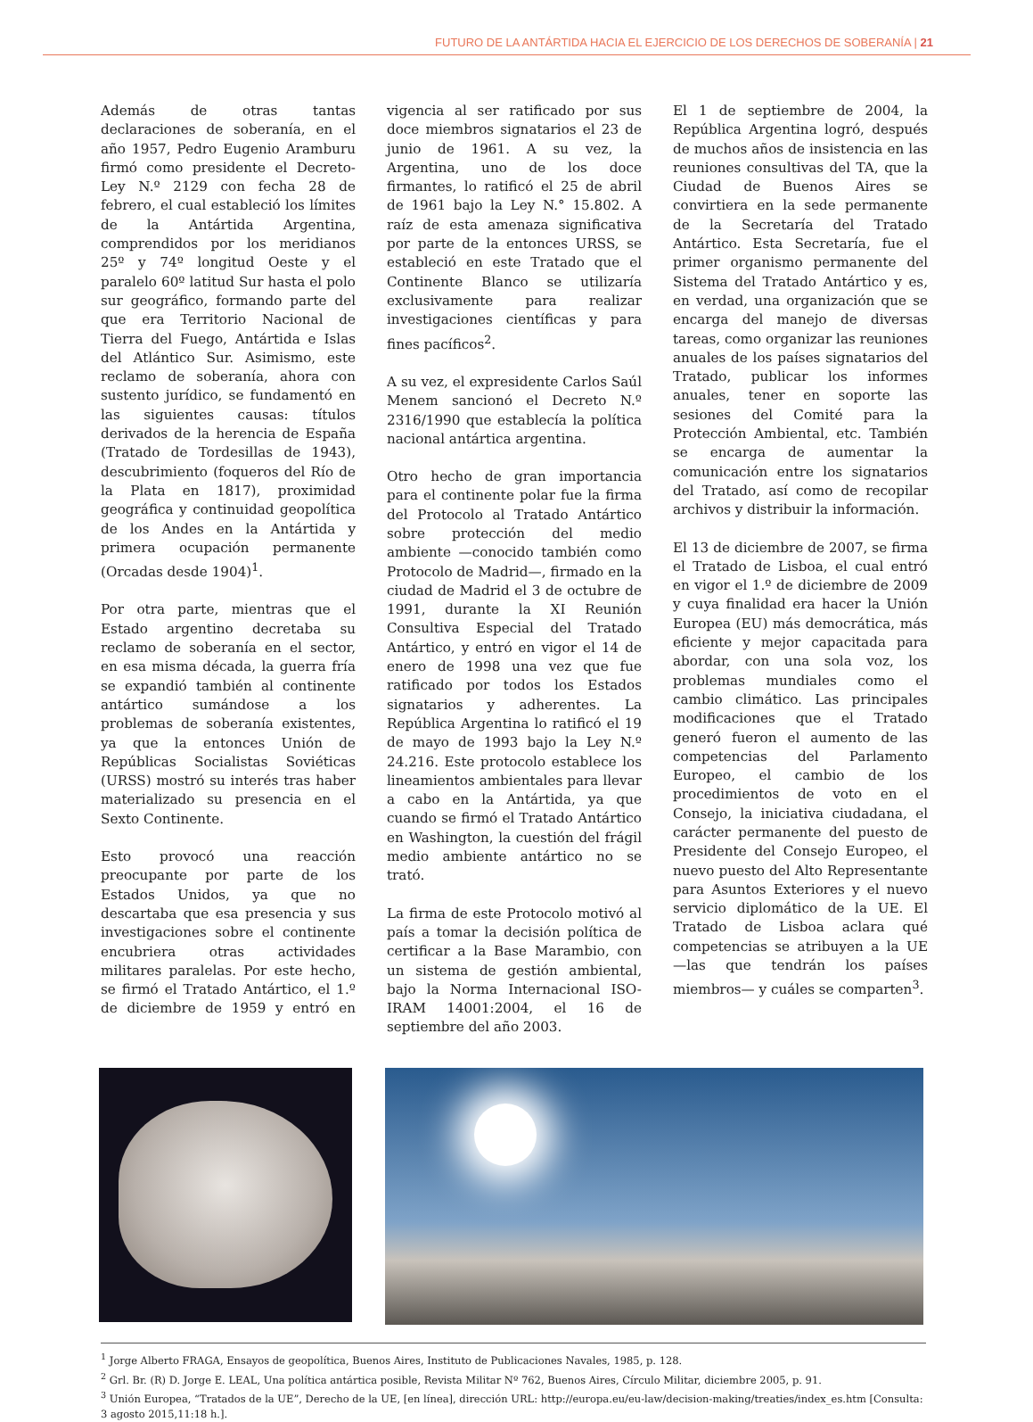FUTURO DE LA ANTÁRTIDA HACIA EL EJERCICIO DE LOS DERECHOS DE SOBERANÍA | 21
Además de otras tantas declaraciones de soberanía, en el año 1957, Pedro Eugenio Aramburu firmó como presidente el Decreto-Ley N.º 2129 con fecha 28 de febrero, el cual estableció los límites de la Antártida Argentina, comprendidos por los meridianos 25º y 74º longitud Oeste y el paralelo 60º latitud Sur hasta el polo sur geográfico, formando parte del que era Territorio Nacional de Tierra del Fuego, Antártida e Islas del Atlántico Sur. Asimismo, este reclamo de soberanía, ahora con sustento jurídico, se fundamentó en las siguientes causas: títulos derivados de la herencia de España (Tratado de Tordesillas de 1943), descubrimiento (foqueros del Río de la Plata en 1817), proximidad geográfica y continuidad geopolítica de los Andes en la Antártida y primera ocupación permanente (Orcadas desde 1904)<sup>1</sup>.
Por otra parte, mientras que el Estado argentino decretaba su reclamo de soberanía en el sector, en esa misma década, la guerra fría se expandió también al continente antártico sumándose a los problemas de soberanía existentes, ya que la entonces Unión de Repúblicas Socialistas Soviéticas (URSS) mostró su interés tras haber materializado su presencia en el Sexto Continente.
Esto provocó una reacción preocupante por parte de los Estados Unidos, ya que no descartaba que esa presencia y sus investigaciones sobre el continente encubriera otras actividades militares paralelas. Por este hecho, se firmó el Tratado Antártico, el 1.º de diciembre de 1959 y entró en vigencia al ser ratificado por sus doce miembros signatarios el 23 de junio de 1961. A su vez, la Argentina, uno de los doce firmantes, lo ratificó el 25 de abril de 1961 bajo la Ley N.° 15.802. A raíz de esta amenaza significativa por parte de la entonces URSS, se estableció en este Tratado que el Continente Blanco se utilizaría exclusivamente para realizar investigaciones científicas y para fines pacíficos<sup>2</sup>.
A su vez, el expresidente Carlos Saúl Menem sancionó el Decreto N.º 2316/1990 que establecía la política nacional antártica argentina.
Otro hecho de gran importancia para el continente polar fue la firma del Protocolo al Tratado Antártico sobre protección del medio ambiente —conocido también como Protocolo de Madrid—, firmado en la ciudad de Madrid el 3 de octubre de 1991, durante la XI Reunión Consultiva Especial del Tratado Antártico, y entró en vigor el 14 de enero de 1998 una vez que fue ratificado por todos los Estados signatarios y adherentes. La República Argentina lo ratificó el 19 de mayo de 1993 bajo la Ley N.º 24.216. Este protocolo establece los lineamientos ambientales para llevar a cabo en la Antártida, ya que cuando se firmó el Tratado Antártico en Washington, la cuestión del frágil medio ambiente antártico no se trató.
La firma de este Protocolo motivó al país a tomar la decisión política de certificar a la Base Marambio, con un sistema de gestión ambiental, bajo la Norma Internacional ISO-IRAM 14001:2004, el 16 de septiembre del año 2003.
El 1 de septiembre de 2004, la República Argentina logró, después de muchos años de insistencia en las reuniones consultivas del TA, que la Ciudad de Buenos Aires se convirtiera en la sede permanente de la Secretaría del Tratado Antártico. Esta Secretaría, fue el primer organismo permanente del Sistema del Tratado Antártico y es, en verdad, una organización que se encarga del manejo de diversas tareas, como organizar las reuniones anuales de los países signatarios del Tratado, publicar los informes anuales, tener en soporte las sesiones del Comité para la Protección Ambiental, etc. También se encarga de aumentar la comunicación entre los signatarios del Tratado, así como de recopilar archivos y distribuir la información.
El 13 de diciembre de 2007, se firma el Tratado de Lisboa, el cual entró en vigor el 1.º de diciembre de 2009 y cuya finalidad era hacer la Unión Europea (EU) más democrática, más eficiente y mejor capacitada para abordar, con una sola voz, los problemas mundiales como el cambio climático. Las principales modificaciones que el Tratado generó fueron el aumento de las competencias del Parlamento Europeo, el cambio de los procedimientos de voto en el Consejo, la iniciativa ciudadana, el carácter permanente del puesto de Presidente del Consejo Europeo, el nuevo puesto del Alto Representante para Asuntos Exteriores y el nuevo servicio diplomático de la UE. El Tratado de Lisboa aclara qué competencias se atribuyen a la UE —las que tendrán los países miembros— y cuáles se comparten<sup>3</sup>.
<sup>1</sup> Jorge Alberto FRAGA, Ensayos de geopolítica, Buenos Aires, Instituto de Publicaciones Navales, 1985, p. 128.
<sup>2</sup> Grl. Br. (R) D. Jorge E. LEAL, Una política antártica posible, Revista Militar Nº 762, Buenos Aires, Círculo Militar, diciembre 2005, p. 91.
<sup>3</sup> Unión Europea, “Tratados de la UE”, Derecho de la UE, [en línea], dirección URL: http://europa.eu/eu-law/decision-making/treaties/index_es.htm [Consulta: 3 agosto 2015,11:18 h.].